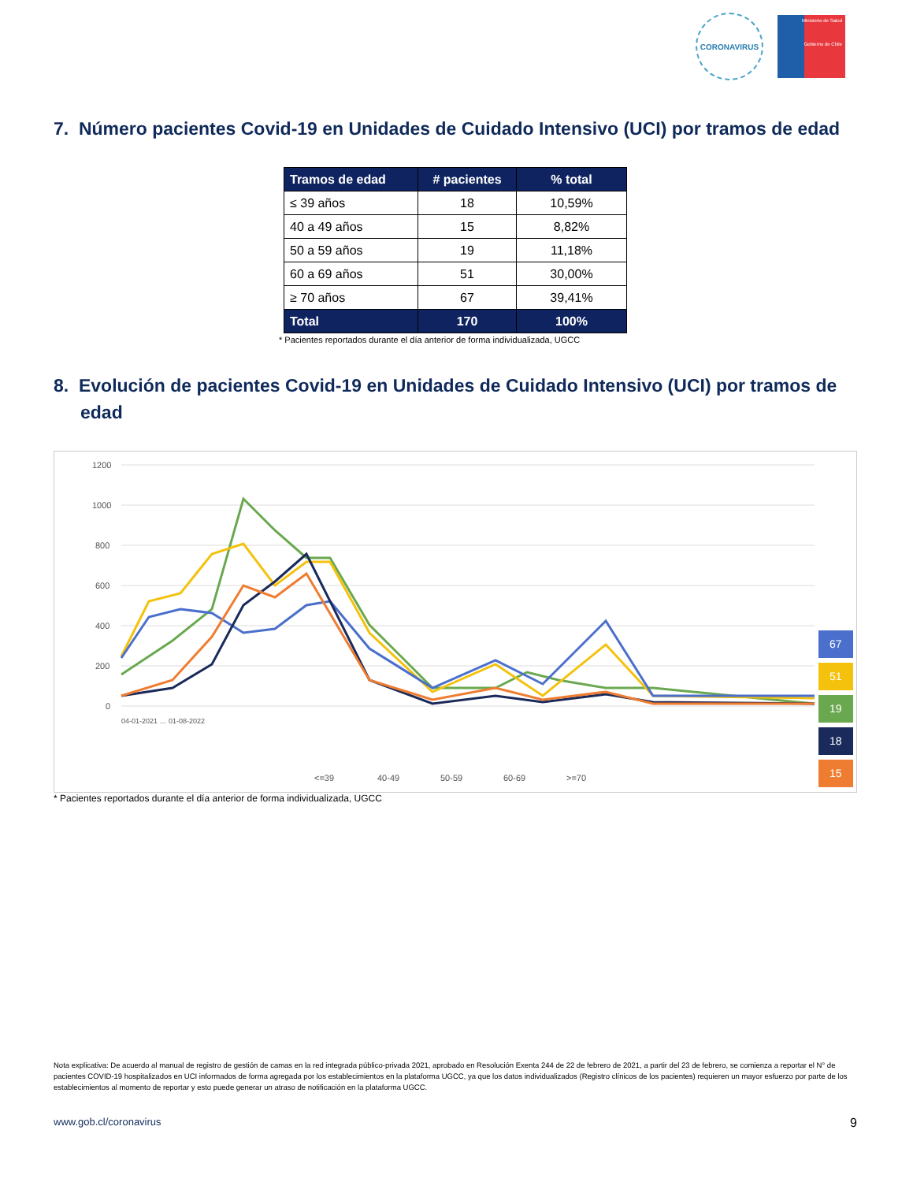CORONAVIRUS
Ministerio de Salud
Gobierno de Chile
7. Número pacientes Covid-19 en Unidades de Cuidado Intensivo (UCI) por tramos de edad
| Tramos de edad | # pacientes | % total |
| --- | --- | --- |
| ≤ 39 años | 18 | 10,59% |
| 40 a 49 años | 15 | 8,82% |
| 50 a 59 años | 19 | 11,18% |
| 60 a 69 años | 51 | 30,00% |
| ≥ 70 años | 67 | 39,41% |
| Total | 170 | 100% |
* Pacientes reportados durante el día anterior de forma individualizada, UGCC
8. Evolución de pacientes Covid-19 en Unidades de Cuidado Intensivo (UCI) por tramos de edad
1200
1000
800
600
400
200
0
.
67
51
19
18
15
04-01-2021 … 01-08-2022
<=39
40-49
50-59
60-69
>=70
* Pacientes reportados durante el día anterior de forma individualizada, UGCC
Nota explicativa: De acuerdo al manual de registro de gestión de camas en la red integrada público-privada 2021, aprobado en Resolución Exenta 244 de 22 de febrero de 2021, a partir del 23 de febrero, se comienza a reportar el N° de pacientes COVID-19 hospitalizados en UCI informados de forma agregada por los establecimientos en la plataforma UGCC, ya que los datos individualizados (Registro clínicos de los pacientes) requieren un mayor esfuerzo por parte de los establecimientos al momento de reportar y esto puede generar un atraso de notificación en la plataforma UGCC.
www.gob.cl/coronavirus 9